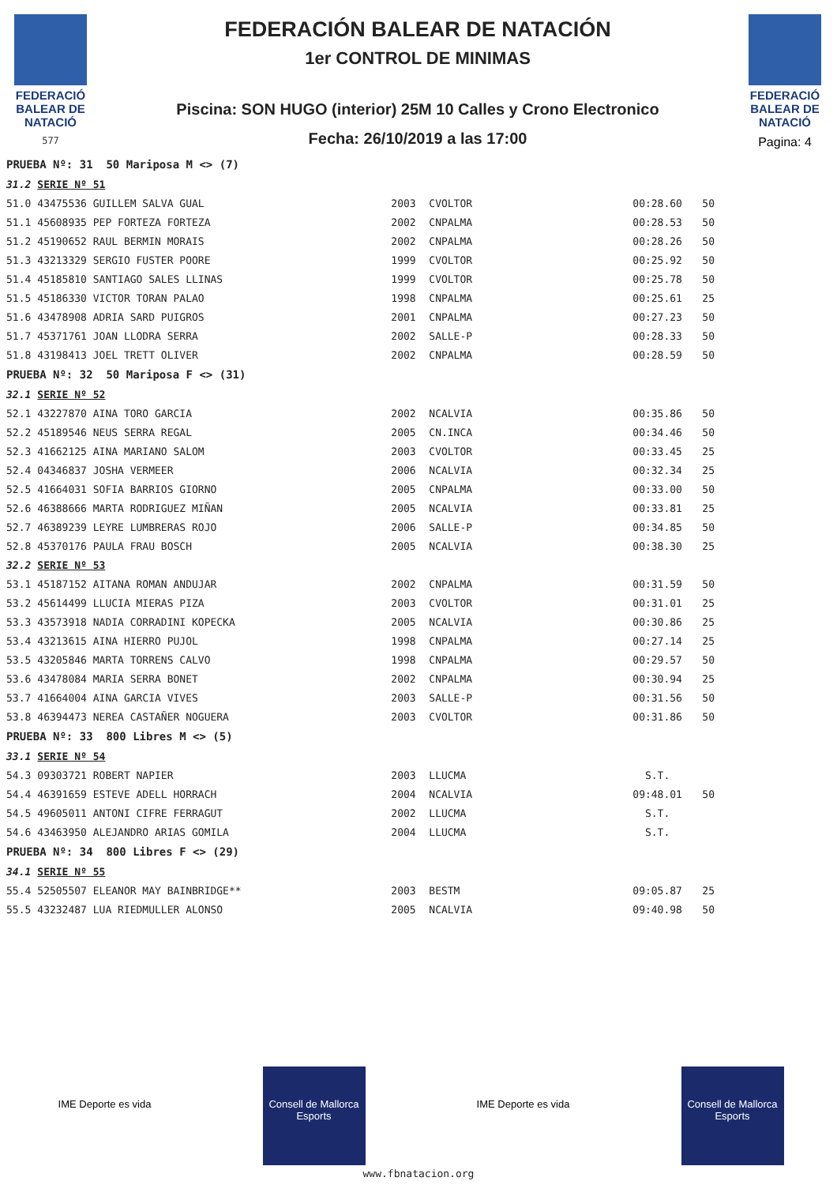FEDERACIÓ BALEAR DE NATACIÓ
577
FEDERACIÓN BALEAR DE NATACIÓN
1er CONTROL DE MINIMAS
Piscina: SON HUGO (interior) 25M 10 Calles y Crono Electronico
Fecha: 26/10/2019 a las 17:00
FEDERACIÓ BALEAR DE NATACIÓ
Pagina: 4
| PRUEBA Nº: 31 50 Mariposa M <> (7) | | | | | |
| 31.2 | SERIE Nº 51 | | | | |
| 51.0 | 43475536 GUILLEM SALVA GUAL | 2003 | CVOLTOR | 00:28.60 | 50 |
| 51.1 | 45608935 PEP FORTEZA FORTEZA | 2002 | CNPALMA | 00:28.53 | 50 |
| 51.2 | 45190652 RAUL BERMIN MORAIS | 2002 | CNPALMA | 00:28.26 | 50 |
| 51.3 | 43213329 SERGIO FUSTER POORE | 1999 | CVOLTOR | 00:25.92 | 50 |
| 51.4 | 45185810 SANTIAGO SALES LLINAS | 1999 | CVOLTOR | 00:25.78 | 50 |
| 51.5 | 45186330 VICTOR TORAN PALAO | 1998 | CNPALMA | 00:25.61 | 25 |
| 51.6 | 43478908 ADRIA SARD PUIGROS | 2001 | CNPALMA | 00:27.23 | 50 |
| 51.7 | 45371761 JOAN LLODRA SERRA | 2002 | SALLE-P | 00:28.33 | 50 |
| 51.8 | 43198413 JOEL TRETT OLIVER | 2002 | CNPALMA | 00:28.59 | 50 |
| PRUEBA Nº: 32 50 Mariposa F <> (31) | | | | | |
| 32.1 | SERIE Nº 52 | | | | |
| 52.1 | 43227870 AINA TORO GARCIA | 2002 | NCALVIA | 00:35.86 | 50 |
| 52.2 | 45189546 NEUS SERRA REGAL | 2005 | CN.INCA | 00:34.46 | 50 |
| 52.3 | 41662125 AINA MARIANO SALOM | 2003 | CVOLTOR | 00:33.45 | 25 |
| 52.4 | 04346837 JOSHA VERMEER | 2006 | NCALVIA | 00:32.34 | 25 |
| 52.5 | 41664031 SOFIA BARRIOS GIORNO | 2005 | CNPALMA | 00:33.00 | 50 |
| 52.6 | 46388666 MARTA RODRIGUEZ MIÑAN | 2005 | NCALVIA | 00:33.81 | 25 |
| 52.7 | 46389239 LEYRE LUMBRERAS ROJO | 2006 | SALLE-P | 00:34.85 | 50 |
| 52.8 | 45370176 PAULA FRAU BOSCH | 2005 | NCALVIA | 00:38.30 | 25 |
| 32.2 | SERIE Nº 53 | | | | |
| 53.1 | 45187152 AITANA ROMAN ANDUJAR | 2002 | CNPALMA | 00:31.59 | 50 |
| 53.2 | 45614499 LLUCIA MIERAS PIZA | 2003 | CVOLTOR | 00:31.01 | 25 |
| 53.3 | 43573918 NADIA CORRADINI KOPECKA | 2005 | NCALVIA | 00:30.86 | 25 |
| 53.4 | 43213615 AINA HIERRO PUJOL | 1998 | CNPALMA | 00:27.14 | 25 |
| 53.5 | 43205846 MARTA TORRENS CALVO | 1998 | CNPALMA | 00:29.57 | 50 |
| 53.6 | 43478084 MARIA SERRA BONET | 2002 | CNPALMA | 00:30.94 | 25 |
| 53.7 | 41664004 AINA GARCIA VIVES | 2003 | SALLE-P | 00:31.56 | 50 |
| 53.8 | 46394473 NEREA CASTAÑER NOGUERA | 2003 | CVOLTOR | 00:31.86 | 50 |
| PRUEBA Nº: 33 800 Libres M <> (5) | | | | | |
| 33.1 | SERIE Nº 54 | | | | |
| 54.3 | 09303721 ROBERT NAPIER | 2003 | LLUCMA | S.T. | |
| 54.4 | 46391659 ESTEVE ADELL HORRACH | 2004 | NCALVIA | 09:48.01 | 50 |
| 54.5 | 49605011 ANTONI CIFRE FERRAGUT | 2002 | LLUCMA | S.T. | |
| 54.6 | 43463950 ALEJANDRO ARIAS GOMILA | 2004 | LLUCMA | S.T. | |
| PRUEBA Nº: 34 800 Libres F <> (29) | | | | | |
| 34.1 | SERIE Nº 55 | | | | |
| 55.4 | 52505507 ELEANOR MAY BAINBRIDGE** | 2003 | BESTM | 09:05.87 | 25 |
| 55.5 | 43232487 LUA RIEDMULLER ALONSO | 2005 | NCALVIA | 09:40.98 | 50 |
IME Deporte es vida
Consell de Mallorca Esports
IME Deporte es vida
Consell de Mallorca Esports
www.fbnatacion.org